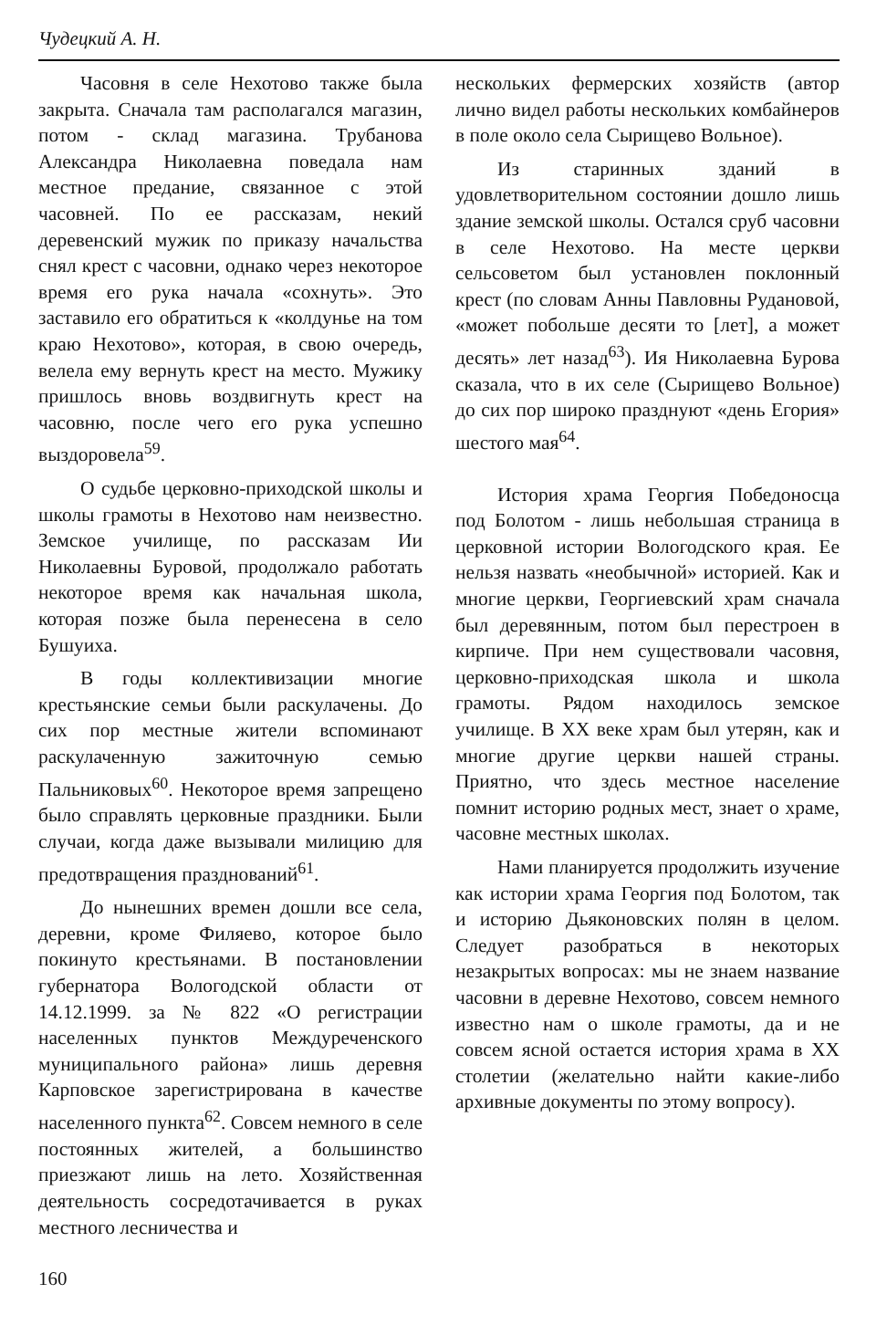Чудецкий А. Н.
Часовня в селе Нехотово также была закрыта. Сначала там располагался магазин, потом - склад магазина. Трубанова Александра Николаевна поведала нам местное предание, связанное с этой часовней. По ее рассказам, некий деревенский мужик по приказу начальства снял крест с часовни, однако через некоторое время его рука начала «сохнуть». Это заставило его обратиться к «колдунье на том краю Нехотово», которая, в свою очередь, велела ему вернуть крест на место. Мужику пришлось вновь воздвигнуть крест на часовню, после чего его рука успешно выздоровела<sup>59</sup>.
О судьбе церковно-приходской школы и школы грамоты в Нехотово нам неизвестно. Земское училище, по рассказам Ии Николаевны Буровой, продолжало работать некоторое время как начальная школа, которая позже была перенесена в село Бушуиха.
В годы коллективизации многие крестьянские семьи были раскулачены. До сих пор местные жители вспоминают раскулаченную зажиточную семью Пальниковых<sup>60</sup>. Некоторое время запрещено было справлять церковные праздники. Были случаи, когда даже вызывали милицию для предотвращения празднований<sup>61</sup>.
До нынешних времен дошли все села, деревни, кроме Филяево, которое было покинуто крестьянами. В постановлении губернатора Вологодской области от 14.12.1999. за № 822 «О регистрации населенных пунктов Междуреченского муниципального района» лишь деревня Карповское зарегистрирована в качестве населенного пункта<sup>62</sup>. Совсем немного в селе постоянных жителей, а большинство приезжают лишь на лето. Хозяйственная деятельность сосредотачивается в руках местного лесничества и
нескольких фермерских хозяйств (автор лично видел работы нескольких комбайнеров в поле около села Сырищево Вольное).
Из старинных зданий в удовлетворительном состоянии дошло лишь здание земской школы. Остался сруб часовни в селе Нехотово. На месте церкви сельсоветом был установлен поклонный крест (по словам Анны Павловны Рудановой, «может побольше десяти то [лет], а может десять» лет назад<sup>63</sup>). Ия Николаевна Бурова сказала, что в их селе (Сырищево Вольное) до сих пор широко празднуют «день Егория» шестого мая<sup>64</sup>.
История храма Георгия Победоносца под Болотом - лишь небольшая страница в церковной истории Вологодского края. Ее нельзя назвать «необычной» историей. Как и многие церкви, Георгиевский храм сначала был деревянным, потом был перестроен в кирпиче. При нем существовали часовня, церковно-приходская школа и школа грамоты. Рядом находилось земское училище. В XX веке храм был утерян, как и многие другие церкви нашей страны. Приятно, что здесь местное население помнит историю родных мест, знает о храме, часовне местных школах.
Нами планируется продолжить изучение как истории храма Георгия под Болотом, так и историю Дьяконовских полян в целом. Следует разобраться в некоторых незакрытых вопросах: мы не знаем название часовни в деревне Нехотово, совсем немного известно нам о школе грамоты, да и не совсем ясной остается история храма в XX столетии (желательно найти какие-либо архивные документы по этому вопросу).
160